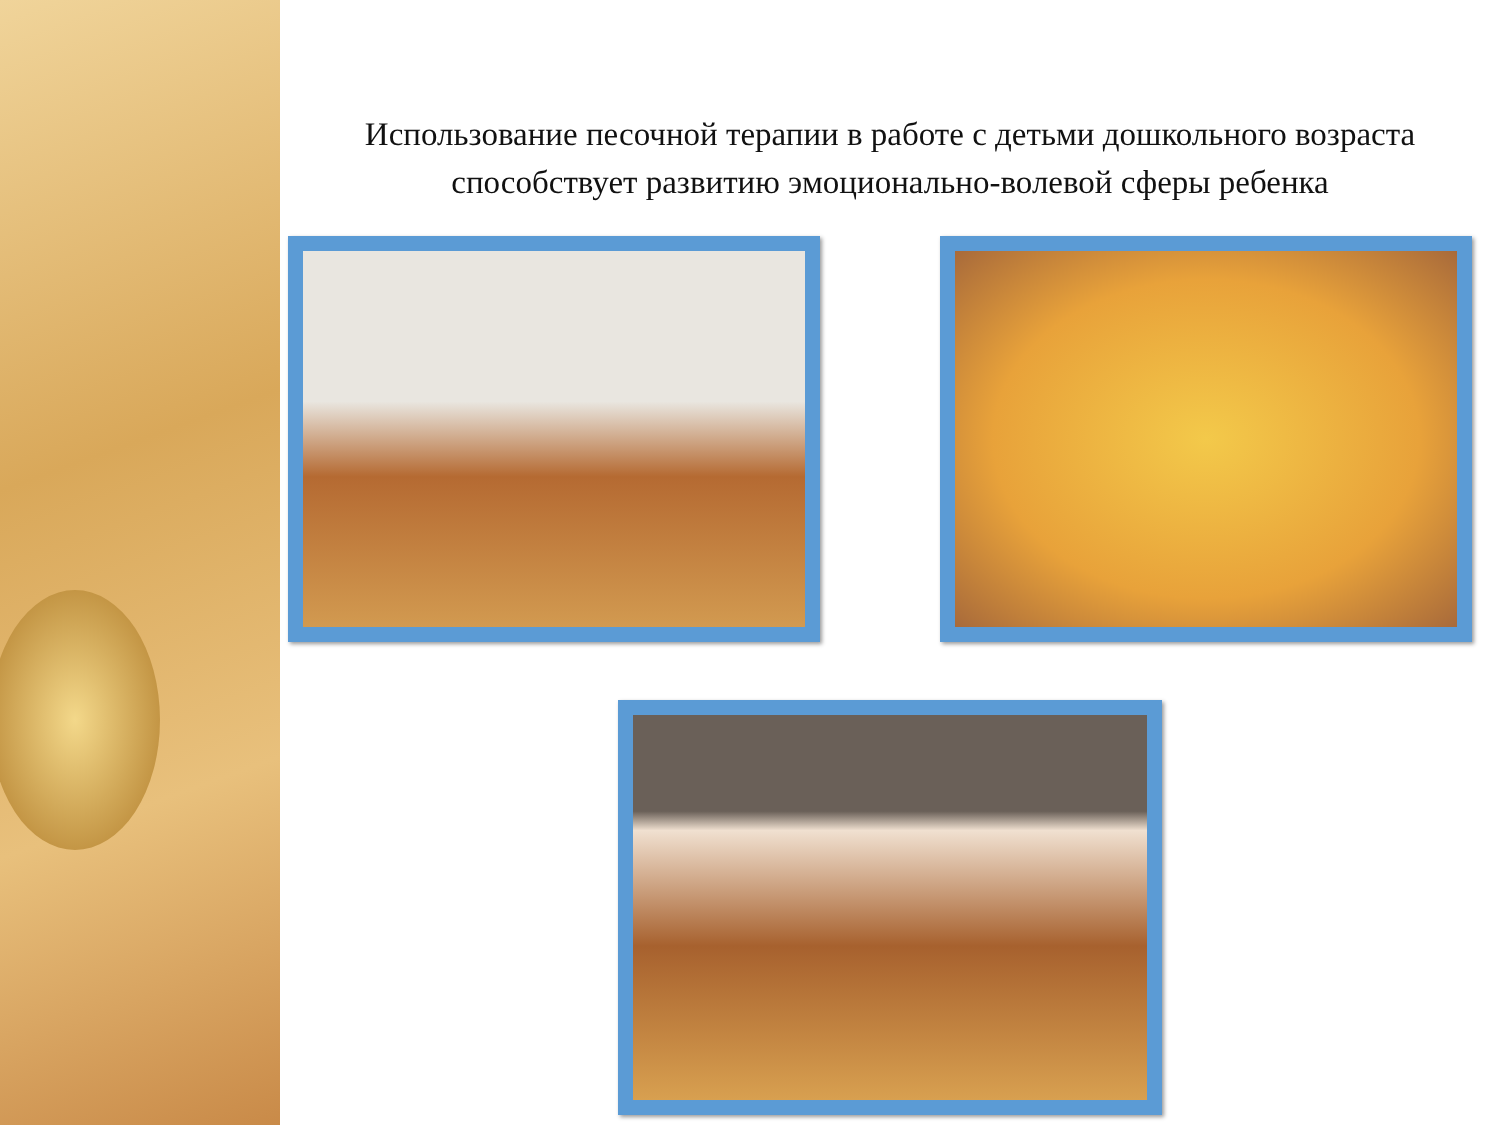Использование песочной терапии в работе с детьми дошкольного возраста
способствует развитию эмоционально-волевой сферы ребенка